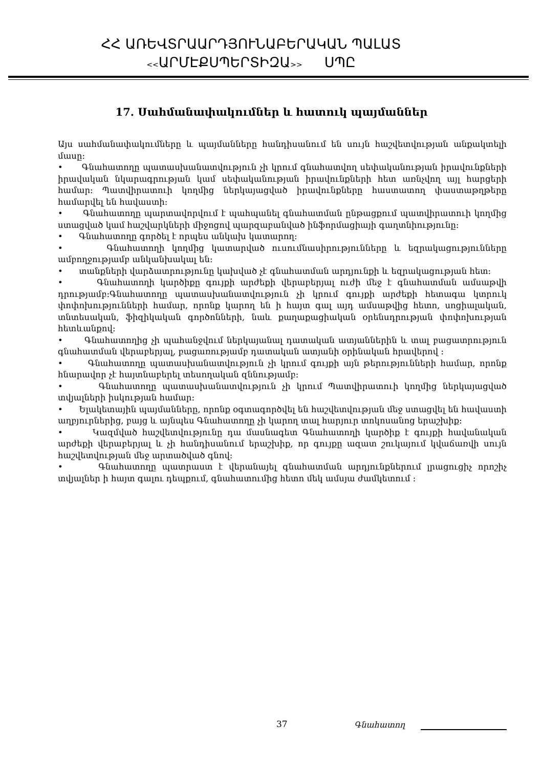ՀՀ ԱՌԵՎՏՐԱԱՐԴՅՈՒՆԱԲԵՐԱԿԱՆ ՊԱԼԱՏ
<<ԱՐՄԷՔՍՊԵՐՏԻԶԱ>> ՍՊԸ
17. Սահմանափակումներ և հատուկ պայմաններ
Այս սահմանափակումները և պայմանները հանդիսանում են սույն հաշվետվության անքակտելի մասը:
• Գնահատողը պատասխանատվություն չի կրում գնահատվող սեփականության իրավունքների իրավական նկարագրության կամ սեփականության իրավունքների հետ առնչվող այլ հարցերի համար: Պատվիրատուի կողմից ներկայացված իրավունքները հաստատող փաստաթղթերը համարվել են հավաստի:
• Գնահատողը պարտավորվում է պահպանել գնահատման ընթացքում պատվիրատուի կողմից ստացված կամ հաշվարկների միջոցով պարզաբանված ինֆորմացիայի գաղտնիությունը:
• Գնահատողը գործել է որպես անկախ կատարող:
• Գնահատողի կողմից կատարված ուսումնասիրությունները և եզրակացությունները ամբողջությամբ անկանխակալ են:
• տանքների վարձատրությունը կախված չէ գնահատման արդյունքի և եզրակացության հետ:
• Գնահատողի կարծիքը գույքի արժեքի վերաբերյալ ուժի մեջ է գնահատման ամսաթվի դրությամբ:Գնահատողը պատասխանատվություն չի կրում գույքի արժեքի հետագա կտրուկ փոփոխությունների համար, որոնք կարող են ի հայտ գալ այդ ամսաթվից հետո, սոցիալական, տնտեսական, ֆիզիկական գործոնների, նաև քաղաքացիական օրենսդրության փոփոխության հետևանքով:
• Գնահատողից չի պահանջվում ներկայանալ դատական ատյաններին և տալ բացատրություն գնահատման վերաբերյալ, բացառությամբ դատական ատյանի օրինական հրավերով :
• Գնահատողը պատասխանատվություն չի կրում գույքի այն թերությունների համար, որոնք հնարավոր չէ հայտնաբերել տեսողական զննությամբ:
• Գնահատողը պատասխանատվություն չի կրում Պատվիրատուի կողմից ներկայացված տվյալների իսկության համար:
• Ելակետային պայմանները, որոնք օգտագործվել են հաշվետվության մեջ ստացվել են հավաստի աղբյուրներից, բայց և այնպես Գնահատողը չի կարող տալ հարյուր տոկոսանոց երաշխիք:
• Կազմված հաշվետվությունը դա մասնագետ Գնահատողի կարծիք է գույքի հավանական արժեքի վերաբերյալ և չի հանդիսանում երաշխիք, որ գույքը ազատ շուկայում կվաճառվի սույն հաշվետվության մեջ արտածված գնով:
• Գնահատողը պատրաստ է վերանայել գնահատման արդյունքներում լրացուցիչ որոշիչ տվյալներ ի հայտ գալու դեպքում, գնահատումից հետո մեկ ամսյա ժամկետում :
37 Գնահատող